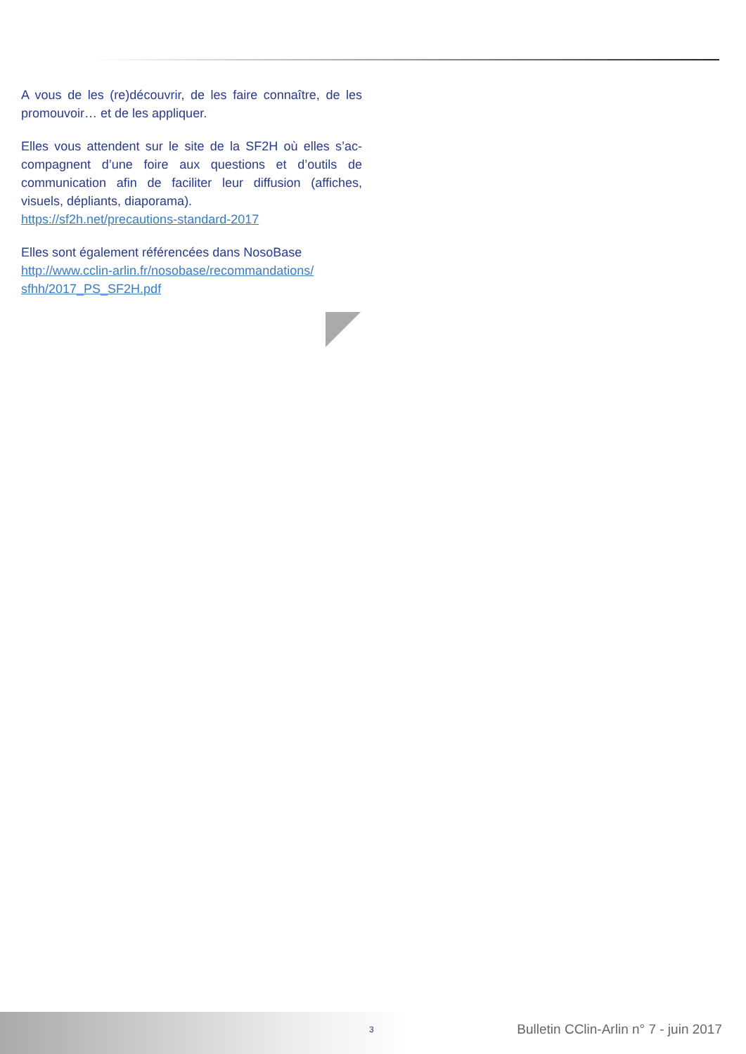A vous de les (re)découvrir, de les faire connaître, de les promouvoir… et de les appliquer.
Elles vous attendent sur le site de la SF2H où elles s’ac-compagnent d’une foire aux questions et d’outils de communication afin de faciliter leur diffusion (affiches, visuels, dépliants, diaporama).
https://sf2h.net/precautions-standard-2017
Elles sont également référencées dans NosoBase
http://www.cclin-arlin.fr/nosobase/recommandations/ sfhh/2017_PS_SF2H.pdf
3
Bulletin CClin-Arlin n° 7 - juin 2017